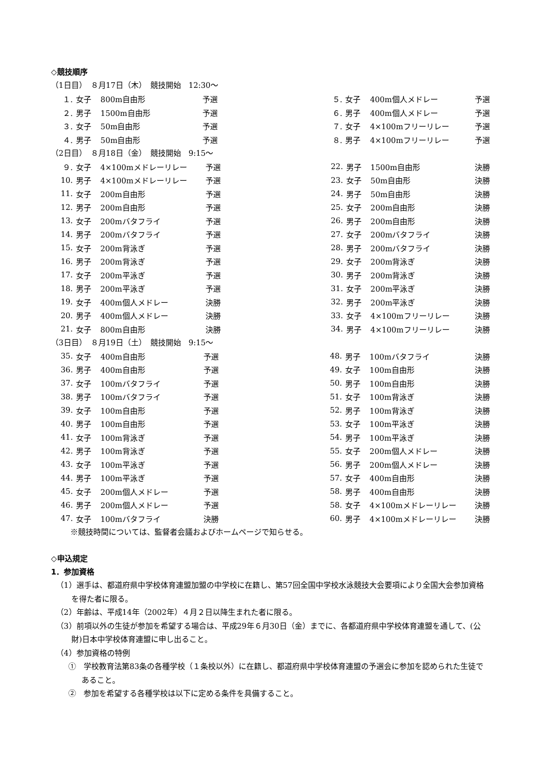◇競技順序
（1日目）　８月17日（木）　競技開始　12:30～
| １. | 女子 | 800m自由形 | 予選 | | ５. | 女子 | 400m個人メドレー | 予選 |
| ２. | 男子 | 1500m自由形 | 予選 | | ６. | 男子 | 400m個人メドレー | 予選 |
| ３. | 女子 | 50m自由形 | 予選 | | ７. | 女子 | 4×100mフリーリレー | 予選 |
| ４. | 男子 | 50m自由形 | 予選 | | ８. | 男子 | 4×100mフリーリレー | 予選 |
（2日目）　８月18日（金）　競技開始　9:15～
| ９. | 女子 | 4×100mメドレーリレー | 予選 | | 22. | 男子 | 1500m自由形 | 決勝 |
| 10. | 男子 | 4×100mメドレーリレー | 予選 | | 23. | 女子 | 50m自由形 | 決勝 |
| 11. | 女子 | 200m自由形 | 予選 | | 24. | 男子 | 50m自由形 | 決勝 |
| 12. | 男子 | 200m自由形 | 予選 | | 25. | 女子 | 200m自由形 | 決勝 |
| 13. | 女子 | 200mバタフライ | 予選 | | 26. | 男子 | 200m自由形 | 決勝 |
| 14. | 男子 | 200mバタフライ | 予選 | | 27. | 女子 | 200mバタフライ | 決勝 |
| 15. | 女子 | 200m背泳ぎ | 予選 | | 28. | 男子 | 200mバタフライ | 決勝 |
| 16. | 男子 | 200m背泳ぎ | 予選 | | 29. | 女子 | 200m背泳ぎ | 決勝 |
| 17. | 女子 | 200m平泳ぎ | 予選 | | 30. | 男子 | 200m背泳ぎ | 決勝 |
| 18. | 男子 | 200m平泳ぎ | 予選 | | 31. | 女子 | 200m平泳ぎ | 決勝 |
| 19. | 女子 | 400m個人メドレー | 決勝 | | 32. | 男子 | 200m平泳ぎ | 決勝 |
| 20. | 男子 | 400m個人メドレー | 決勝 | | 33. | 女子 | 4×100mフリーリレー | 決勝 |
| 21. | 女子 | 800m自由形 | 決勝 | | 34. | 男子 | 4×100mフリーリレー | 決勝 |
（3日目）　８月19日（土）　競技開始　9:15～
| 35. | 女子 | 400m自由形 | 予選 | | 48. | 男子 | 100mバタフライ | 決勝 |
| 36. | 男子 | 400m自由形 | 予選 | | 49. | 女子 | 100m自由形 | 決勝 |
| 37. | 女子 | 100mバタフライ | 予選 | | 50. | 男子 | 100m自由形 | 決勝 |
| 38. | 男子 | 100mバタフライ | 予選 | | 51. | 女子 | 100m背泳ぎ | 決勝 |
| 39. | 女子 | 100m自由形 | 予選 | | 52. | 男子 | 100m背泳ぎ | 決勝 |
| 40. | 男子 | 100m自由形 | 予選 | | 53. | 女子 | 100m平泳ぎ | 決勝 |
| 41. | 女子 | 100m背泳ぎ | 予選 | | 54. | 男子 | 100m平泳ぎ | 決勝 |
| 42. | 男子 | 100m背泳ぎ | 予選 | | 55. | 女子 | 200m個人メドレー | 決勝 |
| 43. | 女子 | 100m平泳ぎ | 予選 | | 56. | 男子 | 200m個人メドレー | 決勝 |
| 44. | 男子 | 100m平泳ぎ | 予選 | | 57. | 女子 | 400m自由形 | 決勝 |
| 45. | 女子 | 200m個人メドレー | 予選 | | 58. | 男子 | 400m自由形 | 決勝 |
| 46. | 男子 | 200m個人メドレー | 予選 | | 58. | 女子 | 4×100mメドレーリレー | 決勝 |
| 47. | 女子 | 100mバタフライ | 決勝 | | 60. | 男子 | 4×100mメドレーリレー | 決勝 |
※競技時間については、監督者会議およびホームページで知らせる。
◇申込規定
1．参加資格
（1）選手は、都道府県中学校体育連盟加盟の中学校に在籍し、第57回全国中学校水泳競技大会要項により全国大会参加資格を得た者に限る。
（2）年齢は、平成14年（2002年）４月２日以降生まれた者に限る。
（3）前項以外の生徒が参加を希望する場合は、平成29年６月30日（金）までに、各都道府県中学校体育連盟を通して、(公財)日本中学校体育連盟に申し出ること。
（4）参加資格の特例
①　学校教育法第83条の各種学校（１条校以外）に在籍し、都道府県中学校体育連盟の予選会に参加を認められた生徒であること。
②　参加を希望する各種学校は以下に定める条件を具備すること。